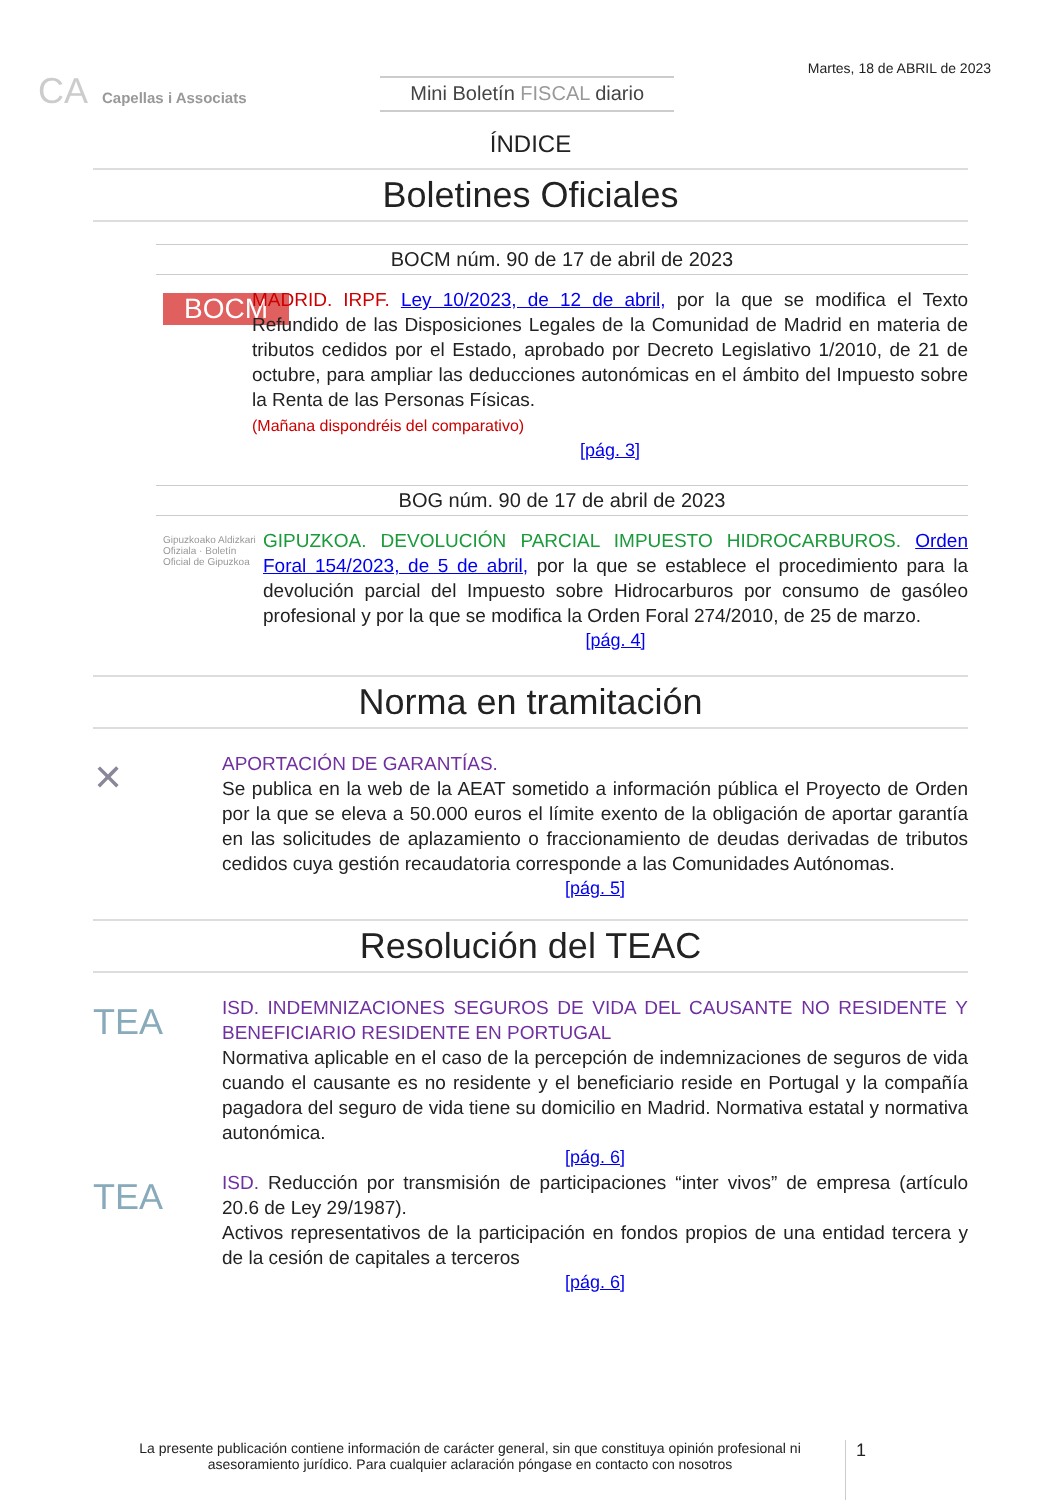CA Capellas i Associats
Mini Boletín FISCAL diario
Martes, 18 de ABRIL de 2023
ÍNDICE
Boletines Oficiales
BOCM núm. 90 de 17 de abril de 2023
BOCM
MADRID. IRPF. Ley 10/2023, de 12 de abril, por la que se modifica el Texto Refundido de las Disposiciones Legales de la Comunidad de Madrid en materia de tributos cedidos por el Estado, aprobado por Decreto Legislativo 1/2010, de 21 de octubre, para ampliar las deducciones autonómicas en el ámbito del Impuesto sobre la Renta de las Personas Físicas.
(Mañana dispondréis del comparativo)
[pág. 3]
BOG núm. 90 de 17 de abril de 2023
Gipuzkoako Aldizkari Ofiziala · Boletín Oficial de Gipuzkoa
GIPUZKOA. DEVOLUCIÓN PARCIAL IMPUESTO HIDROCARBUROS. Orden Foral 154/2023, de 5 de abril, por la que se establece el procedimiento para la devolución parcial del Impuesto sobre Hidrocarburos por consumo de gasóleo profesional y por la que se modifica la Orden Foral 274/2010, de 25 de marzo.
[pág. 4]
Norma en tramitación
✕
APORTACIÓN DE GARANTÍAS.
Se publica en la web de la AEAT sometido a información pública el Proyecto de Orden por la que se eleva a 50.000 euros el límite exento de la obligación de aportar garantía en las solicitudes de aplazamiento o fraccionamiento de deudas derivadas de tributos cedidos cuya gestión recaudatoria corresponde a las Comunidades Autónomas.
[pág. 5]
Resolución del TEAC
TEA
ISD. INDEMNIZACIONES SEGUROS DE VIDA DEL CAUSANTE NO RESIDENTE Y BENEFICIARIO RESIDENTE EN PORTUGAL
Normativa aplicable en el caso de la percepción de indemnizaciones de seguros de vida cuando el causante es no residente y el beneficiario reside en Portugal y la compañía pagadora del seguro de vida tiene su domicilio en Madrid. Normativa estatal y normativa autonómica.
[pág. 6]
TEA
ISD. Reducción por transmisión de participaciones “inter vivos” de empresa (artículo 20.6 de Ley 29/1987).
Activos representativos de la participación en fondos propios de una entidad tercera y de la cesión de capitales a terceros
[pág. 6]
La presente publicación contiene información de carácter general, sin que constituya opinión profesional ni asesoramiento jurídico. Para cualquier aclaración póngase en contacto con nosotros
1